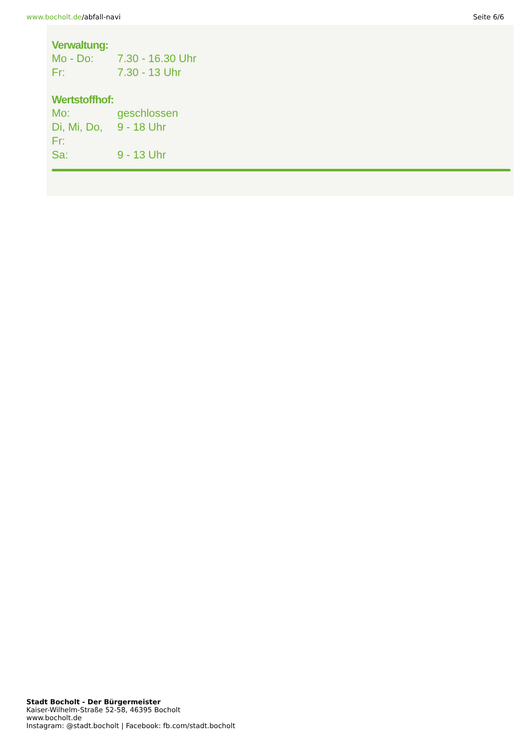www.bocholt.de/abfall-navi Seite 6/6
Verwaltung:
Mo - Do: 7.30 - 16.30 Uhr
Fr: 7.30 - 13 Uhr
Wertstoffhof:
Mo: geschlossen
Di, Mi, Do, Fr: 9 - 18 Uhr
Sa: 9 - 13 Uhr
Stadt Bocholt - Der Bürgermeister
Kaiser-Wilhelm-Straße 52-58, 46395 Bocholt
www.bocholt.de
Instagram: @stadt.bocholt | Facebook: fb.com/stadt.bocholt